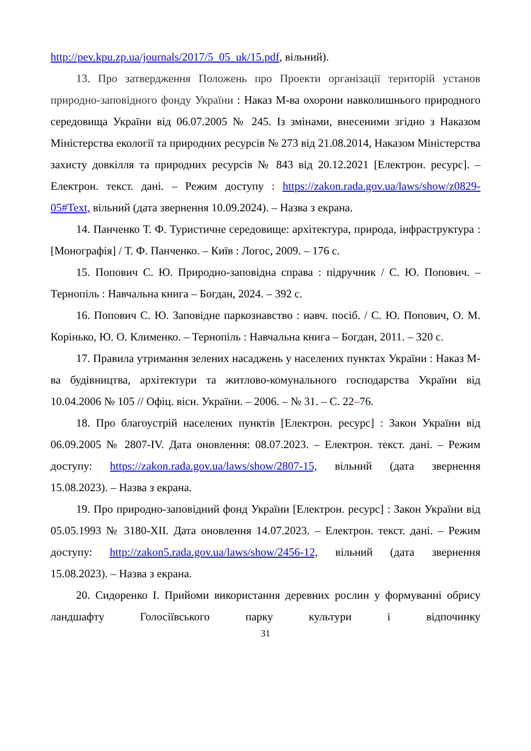http://pev.kpu.zp.ua/journals/2017/5_05_uk/15.pdf, вільний).
13. Про затвердження Положень про Проекти організації територій установ природно-заповідного фонду України : Наказ М-ва охорони навколишнього природного середовища України від 06.07.2005 № 245. Із змінами, внесеними згідно з Наказом Міністерства екології та природних ресурсів № 273 від 21.08.2014, Наказом Міністерства захисту довкілля та природних ресурсів № 843 від 20.12.2021 [Електрон. ресурс]. – Електрон. текст. дані. – Режим доступу : https://zakon.rada.gov.ua/laws/show/z0829-05#Text, вільний (дата звернення 10.09.2024). – Назва з екрана.
14. Панченко Т. Ф. Туристичне середовище: архітектура, природа, інфраструктура : [Монографія] / Т. Ф. Панченко. – Київ : Логос, 2009. – 176 с.
15. Попович С. Ю. Природно-заповідна справа : підручник / С. Ю. Попович. – Тернопіль : Навчальна книга – Богдан, 2024. – 392 с.
16. Попович С. Ю. Заповідне паркознавство : навч. посіб. / С. Ю. Попович, О. М. Корінько, Ю. О. Клименко. – Тернопіль : Навчальна книга – Богдан, 2011. – 320 с.
17. Правила утримання зелених насаджень у населених пунктах України : Наказ М-ва будівництва, архітектури та житлово-комунального господарства України від 10.04.2006 № 105 // Офіц. вісн. України. – 2006. – № 31. – С. 22–76.
18. Про благоустрій населених пунктів [Електрон. ресурс] : Закон України від 06.09.2005 № 2807-IV. Дата оновлення: 08.07.2023. – Електрон. текст. дані. – Режим доступу: https://zakon.rada.gov.ua/laws/show/2807-15, вільний (дата звернення 15.08.2023). – Назва з екрана.
19. Про природно-заповідний фонд України [Електрон. ресурс] : Закон України від 05.05.1993 № 3180-XII. Дата оновлення 14.07.2023. – Електрон. текст. дані. – Режим доступу: http://zakon5.rada.gov.ua/laws/show/2456-12, вільний (дата звернення 15.08.2023). – Назва з екрана.
20. Сидоренко І. Прийоми використання деревних рослин у формуванні обрису ландшафту Голосіївського парку культури і відпочинку
31